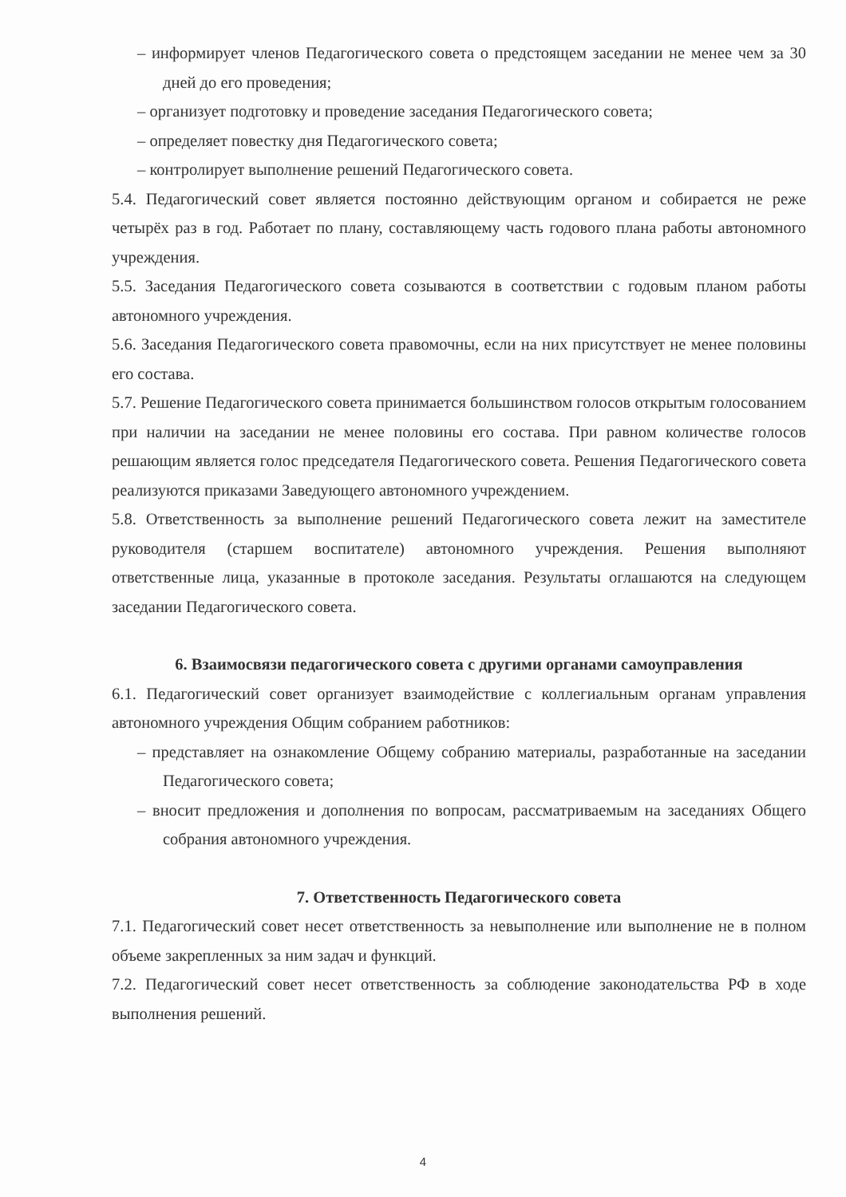– информирует членов Педагогического совета о предстоящем заседании не менее чем за 30 дней до его проведения;
– организует подготовку и проведение заседания Педагогического совета;
– определяет повестку дня Педагогического совета;
– контролирует выполнение решений Педагогического совета.
5.4. Педагогический совет является постоянно действующим органом и собирается не реже четырёх раз в год. Работает по плану, составляющему часть годового плана работы автономного учреждения.
5.5. Заседания Педагогического совета созываются в соответствии с годовым планом работы автономного учреждения.
5.6. Заседания Педагогического совета правомочны, если на них присутствует не менее половины его состава.
5.7. Решение Педагогического совета принимается большинством голосов открытым голосованием при наличии на заседании не менее половины его состава. При равном количестве голосов решающим является голос председателя Педагогического совета. Решения Педагогического совета реализуются приказами Заведующего автономного учреждением.
5.8. Ответственность за выполнение решений Педагогического совета лежит на заместителе руководителя (старшем воспитателе) автономного учреждения. Решения выполняют ответственные лица, указанные в протоколе заседания. Результаты оглашаются на следующем заседании Педагогического совета.
6. Взаимосвязи педагогического совета с другими органами самоуправления
6.1. Педагогический совет организует взаимодействие с коллегиальным органам управления автономного учреждения Общим собранием работников:
– представляет на ознакомление Общему собранию материалы, разработанные на заседании Педагогического совета;
– вносит предложения и дополнения по вопросам, рассматриваемым на заседаниях Общего собрания автономного учреждения.
7. Ответственность Педагогического совета
7.1. Педагогический совет несет ответственность за невыполнение или выполнение не в полном объеме закрепленных за ним задач и функций.
7.2. Педагогический совет несет ответственность за соблюдение законодательства РФ в ходе выполнения решений.
4